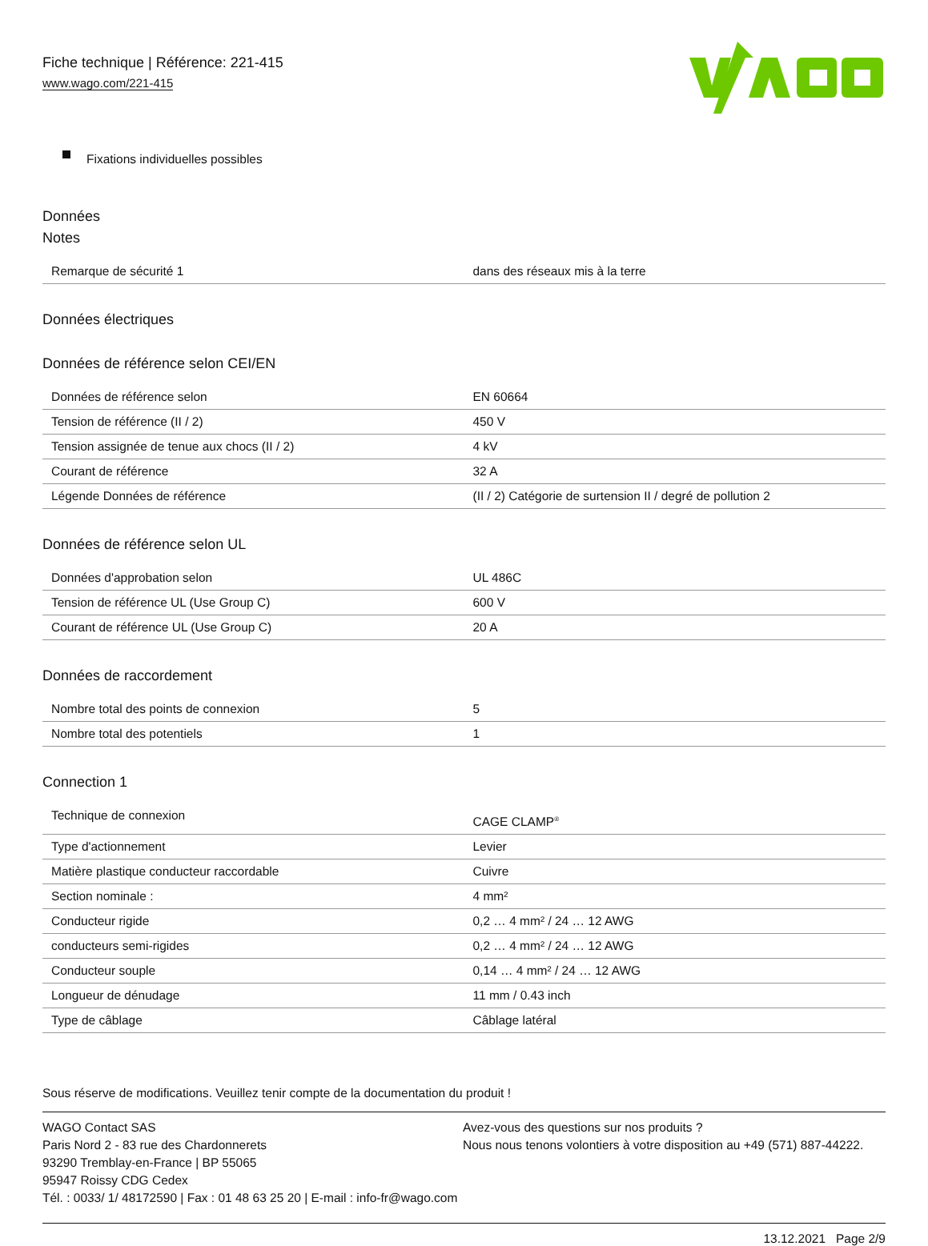Fiche technique | Référence: 221-415
www.wago.com/221-415
Fixations individuelles possibles
Données
Notes
| Remarque de sécurité 1 | dans des réseaux mis à la terre |
Données électriques
Données de référence selon CEI/EN
| Données de référence selon | EN 60664 |
| Tension de référence (II / 2) | 450 V |
| Tension assignée de tenue aux chocs (II / 2) | 4 kV |
| Courant de référence | 32 A |
| Légende Données de référence | (II / 2) Catégorie de surtension II / degré de pollution 2 |
Données de référence selon UL
| Données d'approbation selon | UL 486C |
| Tension de référence UL (Use Group C) | 600 V |
| Courant de référence UL (Use Group C) | 20 A |
Données de raccordement
| Nombre total des points de connexion | 5 |
| Nombre total des potentiels | 1 |
Connection 1
| Technique de connexion | CAGE CLAMP<sup>®</sup> |
| Type d'actionnement | Levier |
| Matière plastique conducteur raccordable | Cuivre |
| Section nominale : | 4 mm² |
| Conducteur rigide | 0,2 … 4 mm² / 24 … 12 AWG |
| conducteurs semi-rigides | 0,2 … 4 mm² / 24 … 12 AWG |
| Conducteur souple | 0,14 … 4 mm² / 24 … 12 AWG |
| Longueur de dénudage | 11 mm / 0.43 inch |
| Type de câblage | Câblage latéral |
Sous réserve de modifications. Veuillez tenir compte de la documentation du produit !
WAGO Contact SAS
Paris Nord 2 - 83 rue des Chardonnerets
93290 Tremblay-en-France | BP 55065
95947 Roissy CDG Cedex
Tél. : 0033/ 1/ 48172590 | Fax : 01 48 63 25 20 | E-mail : info-fr@wago.com
Avez-vous des questions sur nos produits ?
Nous nous tenons volontiers à votre disposition au +49 (571) 887-44222.
13.12.2021 Page 2/9